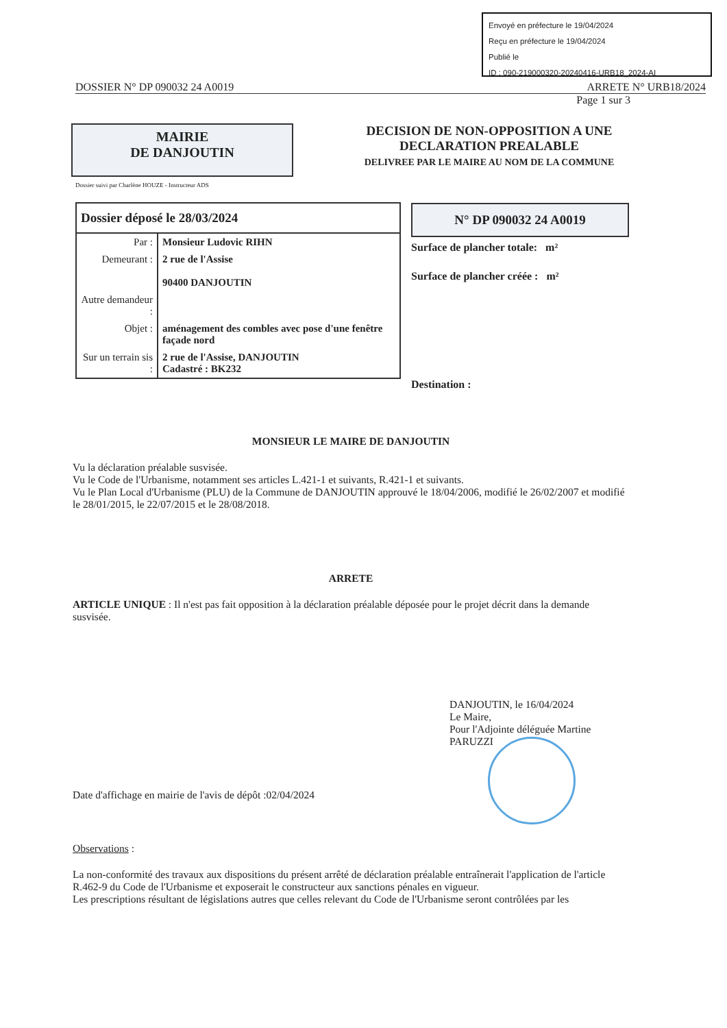Envoyé en préfecture le 19/04/2024
Reçu en préfecture le 19/04/2024
Publié le
ID : 090-219000320-20240416-URB18_2024-AI
DOSSIER N° DP 090032 24 A0019 ARRETE N° URB18/2024
Page 1 sur 3
MAIRIE
DE DANJOUTIN
DECISION DE NON-OPPOSITION A UNE
DECLARATION PREALABLE
DELIVREE PAR LE MAIRE AU NOM DE LA COMMUNE
Dossier suivi par Charlène HOUZE - Instructeur ADS
| Dossier déposé le 28/03/2024 | |
| Par : | Monsieur Ludovic RIHN |
| Demeurant : | 2 rue de l'Assise 90400 DANJOUTIN |
| Autre demandeur : | |
| Objet : | aménagement des combles avec pose d'une fenêtre façade nord |
| Sur un terrain sis : | 2 rue de l'Assise, DANJOUTIN Cadastré : BK232 |
N° DP 090032 24 A0019
Surface de plancher totale: m²
Surface de plancher créée : m²
Destination :
MONSIEUR LE MAIRE DE DANJOUTIN
Vu la déclaration préalable susvisée.
Vu le Code de l'Urbanisme, notamment ses articles L.421-1 et suivants, R.421-1 et suivants.
Vu le Plan Local d'Urbanisme (PLU) de la Commune de DANJOUTIN approuvé le 18/04/2006, modifié le 26/02/2007 et modifié le 28/01/2015, le 22/07/2015 et le 28/08/2018.
ARRETE
ARTICLE UNIQUE : Il n'est pas fait opposition à la déclaration préalable déposée pour le projet décrit dans la demande susvisée.
DANJOUTIN, le 16/04/2024
Le Maire,
Pour l'Adjointe déléguée Martine PARUZZI
Date d'affichage en mairie de l'avis de dépôt :02/04/2024
Observations :
La non-conformité des travaux aux dispositions du présent arrêté de déclaration préalable entraînerait l'application de l'article R.462-9 du Code de l'Urbanisme et exposerait le constructeur aux sanctions pénales en vigueur.
Les prescriptions résultant de législations autres que celles relevant du Code de l'Urbanisme seront contrôlées par les